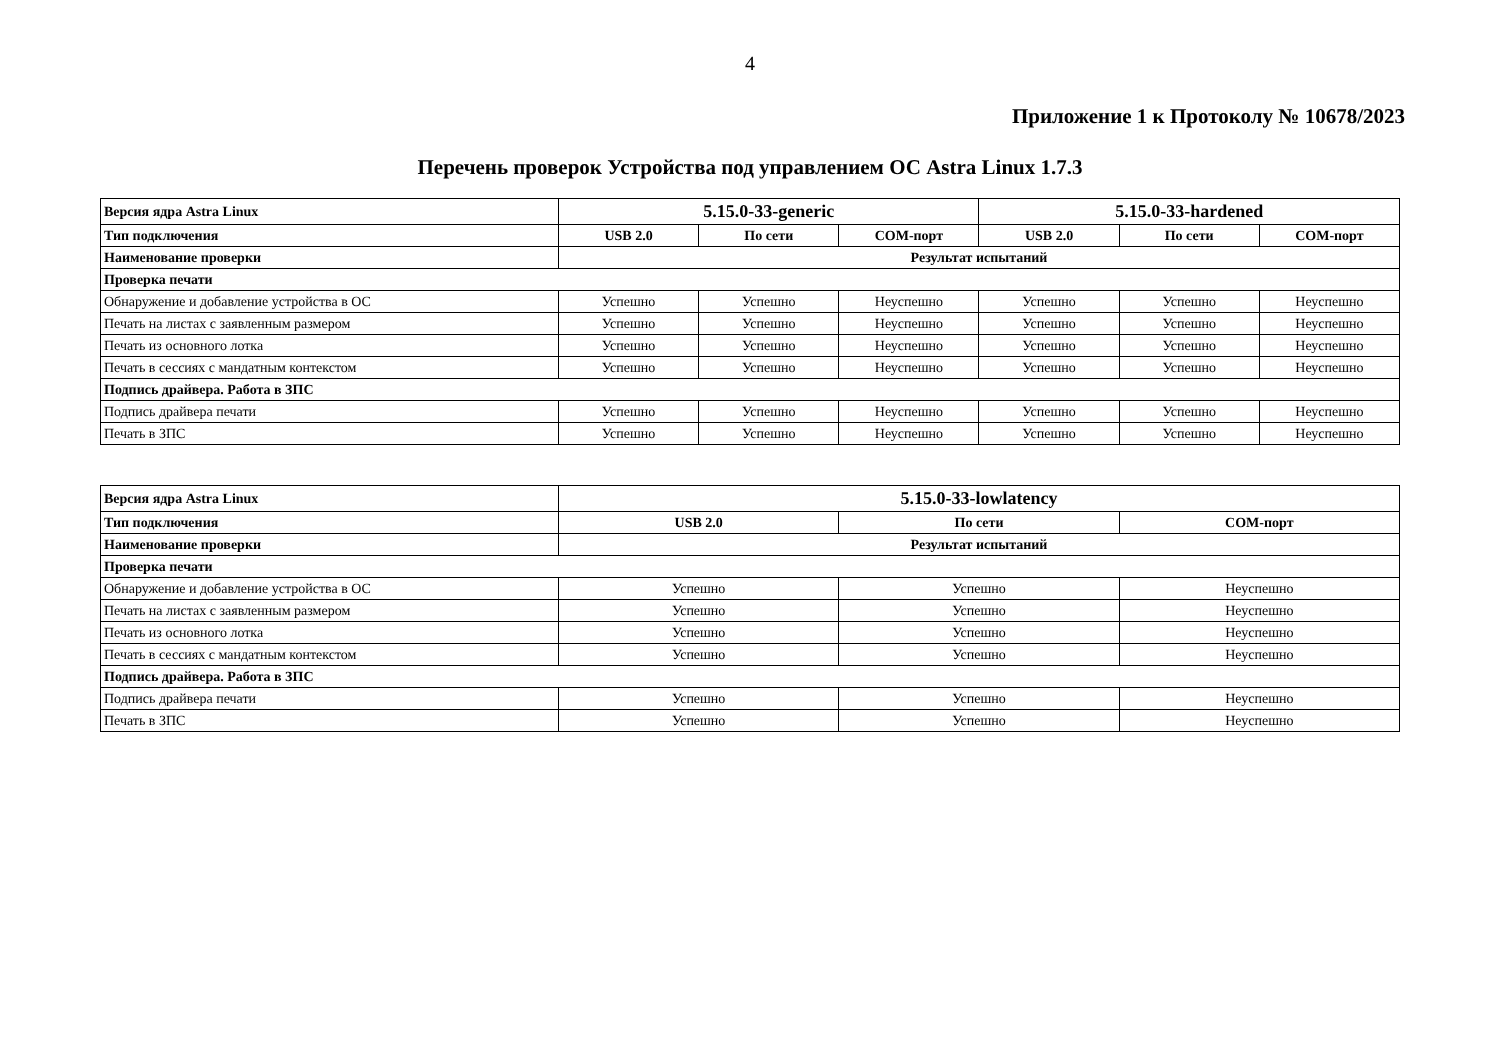4
Приложение 1 к Протоколу № 10678/2023
Перечень проверок Устройства под управлением ОС Astra Linux 1.7.3
| Версия ядра Astra Linux | 5.15.0-33-generic | | | 5.15.0-33-hardened | | |
| --- | --- | --- | --- | --- | --- | --- |
| Тип подключения | USB 2.0 | По сети | COM-порт | USB 2.0 | По сети | COM-порт |
| Наименование проверки | Результат испытаний | | | | | |
| Проверка печати | | | | | | |
| Обнаружение и добавление устройства в ОС | Успешно | Успешно | Неуспешно | Успешно | Успешно | Неуспешно |
| Печать на листах с заявленным размером | Успешно | Успешно | Неуспешно | Успешно | Успешно | Неуспешно |
| Печать из основного лотка | Успешно | Успешно | Неуспешно | Успешно | Успешно | Неуспешно |
| Печать в сессиях с мандатным контекстом | Успешно | Успешно | Неуспешно | Успешно | Успешно | Неуспешно |
| Подпись драйвера. Работа в ЗПС | | | | | | |
| Подпись драйвера печати | Успешно | Успешно | Неуспешно | Успешно | Успешно | Неуспешно |
| Печать в ЗПС | Успешно | Успешно | Неуспешно | Успешно | Успешно | Неуспешно |
| Версия ядра Astra Linux | 5.15.0-33-lowlatency | | |
| --- | --- | --- | --- |
| Тип подключения | USB 2.0 | По сети | COM-порт |
| Наименование проверки | Результат испытаний | | |
| Проверка печати | | | |
| Обнаружение и добавление устройства в ОС | Успешно | Успешно | Неуспешно |
| Печать на листах с заявленным размером | Успешно | Успешно | Неуспешно |
| Печать из основного лотка | Успешно | Успешно | Неуспешно |
| Печать в сессиях с мандатным контекстом | Успешно | Успешно | Неуспешно |
| Подпись драйвера. Работа в ЗПС | | | |
| Подпись драйвера печати | Успешно | Успешно | Неуспешно |
| Печать в ЗПС | Успешно | Успешно | Неуспешно |